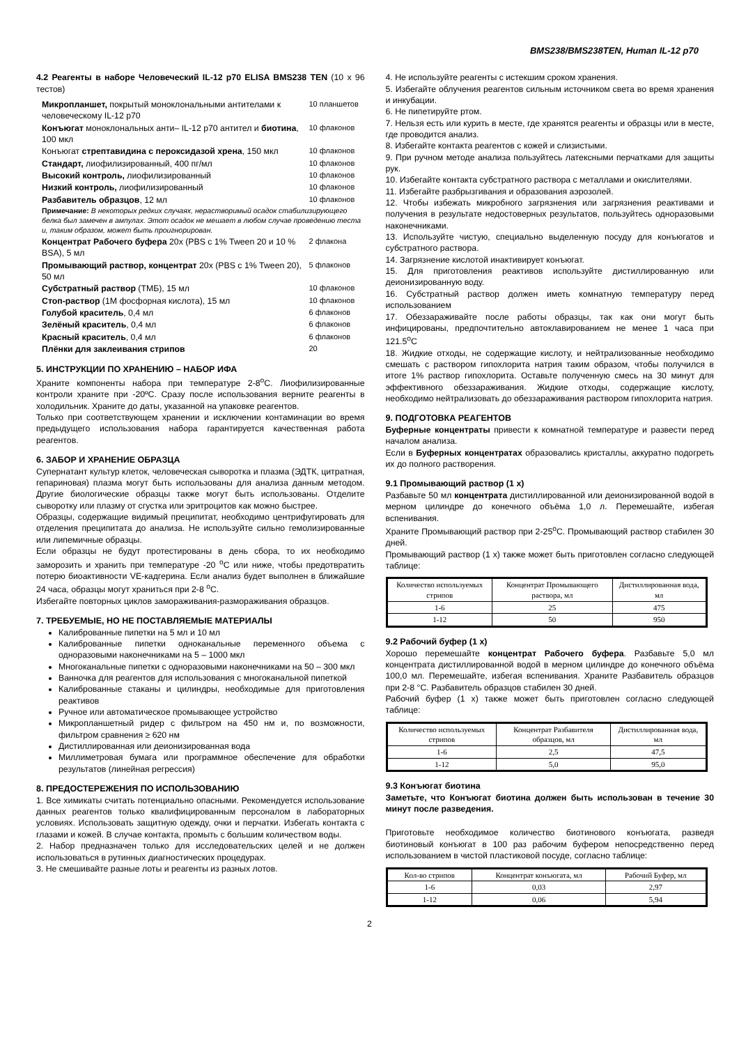BMS238/BMS238TEN, Human IL-12 p70
4.2 Реагенты в наборе Человеческий IL-12 p70 ELISA BMS238 TEN (10 x 96 тестов)
| Микропланшет, покрытый моноклональными антителами к человеческому IL-12 p70 | 10 планшетов |
| Конъюгат моноклональных анти– IL-12 p70 антител и биотина , 100 мкл | 10 флаконов |
| Конъюгат стрептавидина с пероксидазой хрена , 150 мкл | 10 флаконов |
| Стандарт, лиофилизированный, 400 пг/мл | 10 флаконов |
| Высокий контроль, лиофилизированный | 10 флаконов |
| Низкий контроль, лиофилизированный | 10 флаконов |
| Разбавитель образцов , 12 мл | 10 флаконов |
| Примечание: В некоторых редких случаях, нерастворимый осадок стабилизирующего белка был замечен в ампулах. Этот осадок не мешает в любом случае проведению теста и, таким образом, может быть проигнорирован. | |
| Концентрат Рабочего буфера 20x (PBS с 1% Tween 20 и 10 % BSA), 5 мл | 2 флакона |
| Промывающий раствор, концентрат 20x (PBS с 1% Tween 20), 50 мл | 5 флаконов |
| Субстратный раствор (ТМБ), 15 мл | 10 флаконов |
| Стоп-раствор (1М фосфорная кислота), 15 мл | 10 флаконов |
| Голубой краситель , 0,4 мл | 6 флаконов |
| Зелёный краситель , 0,4 мл | 6 флаконов |
| Красный краситель , 0,4 мл | 6 флаконов |
| Плёнки для заклеивания стрипов | 20 |
5. ИНСТРУКЦИИ ПО ХРАНЕНИЮ – НАБОР ИФА
Храните компоненты набора при температуре 2-8<sup>o</sup>C. Лиофилизированные контроли храните при -20ºC. Сразу после использования верните реагенты в холодильник. Храните до даты, указанной на упаковке реагентов.
Только при соответствующем хранении и исключении контаминации во время предыдущего использования набора гарантируется качественная работа реагентов.
6. ЗАБОР И ХРАНЕНИЕ ОБРАЗЦА
Супернатант культур клеток, человеческая сыворотка и плазма (ЭДТК, цитратная, гепариновая) плазма могут быть использованы для анализа данным методом. Другие биологические образцы также могут быть использованы. Отделите сыворотку или плазму от сгустка или эритроцитов как можно быстрее.
Образцы, содержащие видимый преципитат, необходимо центрифугировать для отделения преципитата до анализа. Не используйте сильно гемолизированные или липемичные образцы.
Если образцы не будут протестированы в день сбора, то их необходимо заморозить и хранить при температуре -20 <sup>o</sup>C или ниже, чтобы предотвратить потерю биоактивности VE-кадгерина. Если анализ будет выполнен в ближайшие 24 часа, образцы могут храниться при 2-8 <sup>o</sup>C.
Избегайте повторных циклов замораживания-размораживания образцов.
7. ТРЕБУЕМЫЕ, НО НЕ ПОСТАВЛЯЕМЫЕ МАТЕРИАЛЫ
Калиброванные пипетки на 5 мл и 10 мл
Калиброванные пипетки одноканальные переменного объема с одноразовыми наконечниками на 5 – 1000 мкл
Многоканальные пипетки с одноразовыми наконечниками на 50 – 300 мкл
Ванночка для реагентов для использования с многоканальной пипеткой
Калиброванные стаканы и цилиндры, необходимые для приготовления реактивов
Ручное или автоматическое промывающее устройство
Микропланшетный ридер с фильтром на 450 нм и, по возможности, фильтром сравнения ≥ 620 нм
Дистиллированная или деионизированная вода
Миллиметровая бумага или программное обеспечение для обработки результатов (линейная регрессия)
8. ПРЕДОСТЕРЕЖЕНИЯ ПО ИСПОЛЬЗОВАНИЮ
1. Все химикаты считать потенциально опасными. Рекомендуется использование данных реагентов только квалифицированным персоналом в лабораторных условиях. Использовать защитную одежду, очки и перчатки. Избегать контакта с глазами и кожей. В случае контакта, промыть с большим количеством воды.
2. Набор предназначен только для исследовательских целей и не должен использоваться в рутинных диагностических процедурах.
3. Не смешивайте разные лоты и реагенты из разных лотов.
4. Не используйте реагенты с истекшим сроком хранения.
5. Избегайте облучения реагентов сильным источником света во время хранения и инкубации.
6. Не пипетируйте ртом.
7. Нельзя есть или курить в месте, где хранятся реагенты и образцы или в месте, где проводится анализ.
8. Избегайте контакта реагентов с кожей и слизистыми.
9. При ручном методе анализа пользуйтесь латексными перчатками для защиты рук.
10. Избегайте контакта субстратного раствора с металлами и окислителями.
11. Избегайте разбрызгивания и образования аэрозолей.
12. Чтобы избежать микробного загрязнения или загрязнения реактивами и получения в результате недостоверных результатов, пользуйтесь одноразовыми наконечниками.
13. Используйте чистую, специально выделенную посуду для конъюгатов и субстратного раствора.
14. Загрязнение кислотой инактивирует конъюгат.
15. Для приготовления реактивов используйте дистиллированную или деионизированную воду.
16. Субстратный раствор должен иметь комнатную температуру перед использованием
17. Обеззараживайте после работы образцы, так как они могут быть инфицированы, предпочтительно автоклавированием не менее 1 часа при 121.5<sup>o</sup>C
18. Жидкие отходы, не содержащие кислоту, и нейтрализованные необходимо смешать с раствором гипохлорита натрия таким образом, чтобы получился в итоге 1% раствор гипохлорита. Оставьте полученную смесь на 30 минут для эффективного обеззараживания. Жидкие отходы, содержащие кислоту, необходимо нейтрализовать до обеззараживания раствором гипохлорита натрия.
9. ПОДГОТОВКА РЕАГЕНТОВ
Буферные концентраты привести к комнатной температуре и развести перед началом анализа.
Если в Буферных концентратах образовались кристаллы, аккуратно подогреть их до полного растворения.
9.1 Промывающий раствор (1 x)
Разбавьте 50 мл концентрата дистиллированной или деионизированной водой в мерном цилиндре до конечного объёма 1,0 л. Перемешайте, избегая вспенивания.
Храните Промывающий раствор при 2-25<sup>o</sup>C. Промывающий раствор стабилен 30 дней.
Промывающий раствор (1 x) также может быть приготовлен согласно следующей таблице:
| Количество используемых стрипов | Концентрат Промывающего раствора, мл | Дистиллированная вода, мл |
| 1-6 | 25 | 475 |
| 1-12 | 50 | 950 |
9.2 Рабочий буфер (1 x)
Хорошо перемешайте концентрат Рабочего буфера. Разбавьте 5,0 мл концентрата дистиллированной водой в мерном цилиндре до конечного объёма 100,0 мл. Перемешайте, избегая вспенивания. Храните Разбавитель образцов при 2-8 °C. Разбавитель образцов стабилен 30 дней.
Рабочий буфер (1 x) также может быть приготовлен согласно следующей таблице:
| Количество используемых стрипов | Концентрат Разбавителя образцов, мл | Дистиллированная вода, мл |
| 1-6 | 2,5 | 47,5 |
| 1-12 | 5,0 | 95,0 |
9.3 Конъюгат биотина
Заметьте, что Конъюгат биотина должен быть использован в течение 30 минут после разведения.
Приготовьте необходимое количество биотинового конъюгата, разведя биотиновый конъюгат в 100 раз рабочим буфером непосредственно перед использованием в чистой пластиковой посуде, согласно таблице:
| Кол-во стрипов | Концентрат конъюгата, мл | Рабочий Буфер, мл |
| 1-6 | 0,03 | 2,97 |
| 1-12 | 0,06 | 5,94 |
2